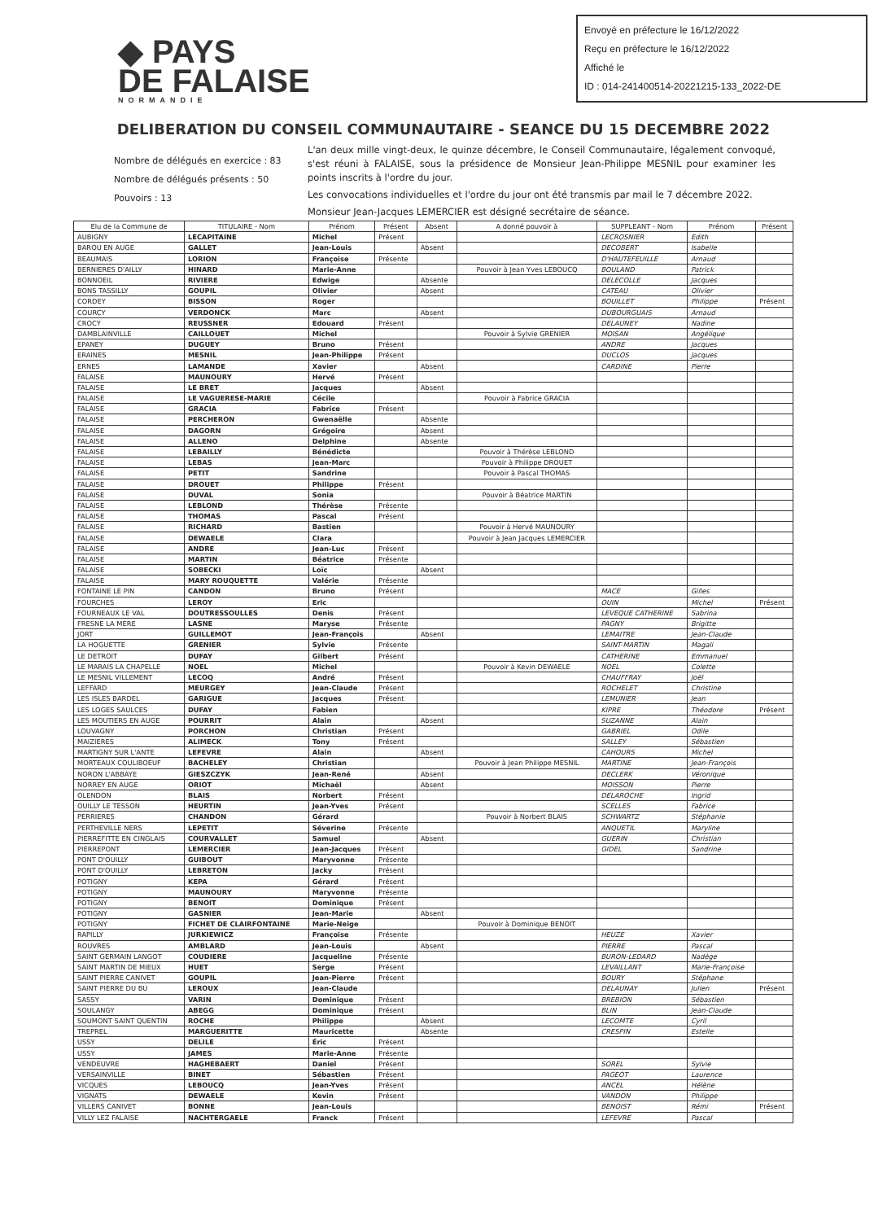Envoyé en préfecture le 16/12/2022
Reçu en préfecture le 16/12/2022
Affiché le
ID : 014-241400514-20221215-133_2022-DE
◆ PAYS
DE FALAISE
NORMANDIE
DELIBERATION DU CONSEIL COMMUNAUTAIRE - SEANCE DU 15 DECEMBRE 2022
Nombre de délégués en exercice : 83
Nombre de délégués présents : 50
Pouvoirs : 13
L'an deux mille vingt-deux, le quinze décembre, le Conseil Communautaire, légalement convoqué, s'est réuni à FALAISE, sous la présidence de Monsieur Jean-Philippe MESNIL pour examiner les points inscrits à l'ordre du jour.
Les convocations individuelles et l'ordre du jour ont été transmis par mail le 7 décembre 2022.
Monsieur Jean-Jacques LEMERCIER est désigné secrétaire de séance.
| Elu de la Commune de | TITULAIRE - Nom | Prénom | Présent | Absent | A donné pouvoir à | SUPPLEANT - Nom | Prénom | Présent |
| --- | --- | --- | --- | --- | --- | --- | --- | --- |
| AUBIGNY | LECAPITAINE | Michel | Présent | | | LECROSNIER | Edith | |
| BAROU EN AUGE | GALLET | Jean-Louis | | Absent | | DECOBERT | Isabelle | |
| BEAUMAIS | LORION | Françoise | Présente | | | D'HAUTEFEUILLE | Arnaud | |
| BERNIERES D'AILLY | HINARD | Marie-Anne | | | Pouvoir à Jean Yves LEBOUCQ | BOULAND | Patrick | |
| BONNOEIL | RIVIERE | Edwige | | Absente | | DELECOLLE | Jacques | |
| BONS TASSILLY | GOUPIL | Olivier | | Absent | | CATEAU | Olivier | |
| CORDEY | BISSON | Roger | | | | BOUILLET | Philippe | Présent |
| COURCY | VERDONCK | Marc | | Absent | | DUBOURGUAIS | Arnaud | |
| CROCY | REUSSNER | Edouard | Présent | | | DELAUNEY | Nadine | |
| DAMBLAINVILLE | CAILLOUET | Michel | | | Pouvoir à Sylvie GRENIER | MOISAN | Angélique | |
| EPANEY | DUGUEY | Bruno | Présent | | | ANDRE | Jacques | |
| ERAINES | MESNIL | Jean-Philippe | Présent | | | DUCLOS | Jacques | |
| ERNES | LAMANDE | Xavier | | Absent | | CARDINE | Pierre | |
| FALAISE | MAUNOURY | Hervé | Présent | | | | | |
| FALAISE | LE BRET | Jacques | | Absent | | | | |
| FALAISE | LE VAGUERESE-MARIE | Cécile | | | Pouvoir à Fabrice GRACIA | | | |
| FALAISE | GRACIA | Fabrice | Présent | | | | | |
| FALAISE | PERCHERON | Gwenaëlle | | Absente | | | | |
| FALAISE | DAGORN | Grégoire | | Absent | | | | |
| FALAISE | ALLENO | Delphine | | Absente | | | | |
| FALAISE | LEBAILLY | Bénédicte | | | Pouvoir à Thérèse LEBLOND | | | |
| FALAISE | LEBAS | Jean-Marc | | | Pouvoir à Philippe DROUET | | | |
| FALAISE | PETIT | Sandrine | | | Pouvoir à Pascal THOMAS | | | |
| FALAISE | DROUET | Philippe | Présent | | | | | |
| FALAISE | DUVAL | Sonia | | | Pouvoir à Béatrice MARTIN | | | |
| FALAISE | LEBLOND | Thérèse | Présente | | | | | |
| FALAISE | THOMAS | Pascal | Présent | | | | | |
| FALAISE | RICHARD | Bastien | | | Pouvoir à Hervé MAUNOURY | | | |
| FALAISE | DEWAELE | Clara | | | Pouvoir à Jean Jacques LEMERCIER | | | |
| FALAISE | ANDRE | Jean-Luc | Présent | | | | | |
| FALAISE | MARTIN | Béatrice | Présente | | | | | |
| FALAISE | SOBECKI | Loïc | | Absent | | | | |
| FALAISE | MARY ROUQUETTE | Valérie | Présente | | | | | |
| FONTAINE LE PIN | CANDON | Bruno | Présent | | | MACE | Gilles | |
| FOURCHES | LEROY | Eric | | | | OUIN | Michel | Présent |
| FOURNEAUX LE VAL | DOUTRESSOULLES | Denis | Présent | | | LEVEQUE CATHERINE | Sabrina | |
| FRESNE LA MERE | LASNE | Maryse | Présente | | | PAGNY | Brigitte | |
| JORT | GUILLEMOT | Jean-François | | Absent | | LEMAITRE | Jean-Claude | |
| LA HOGUETTE | GRENIER | Sylvie | Présente | | | SAINT-MARTIN | Magali | |
| LE DETROIT | DUFAY | Gilbert | Présent | | | CATHERINE | Emmanuel | |
| LE MARAIS LA CHAPELLE | NOEL | Michel | | | Pouvoir à Kevin DEWAELE | NOEL | Colette | |
| LE MESNIL VILLEMENT | LECOQ | André | Présent | | | CHAUFFRAY | Joël | |
| LEFFARD | MEURGEY | Jean-Claude | Présent | | | ROCHELET | Christine | |
| LES ISLES BARDEL | GARIGUE | Jacques | Présent | | | LEMUNIER | Jean | |
| LES LOGES SAULCES | DUFAY | Fabien | | | | KIPRE | Théodore | Présent |
| LES MOUTIERS EN AUGE | POURRIT | Alain | | Absent | | SUZANNE | Alain | |
| LOUVAGNY | PORCHON | Christian | Présent | | | GABRIEL | Odile | |
| MAIZIERES | ALIMECK | Tony | Présent | | | SALLEY | Sébastien | |
| MARTIGNY SUR L'ANTE | LEFEVRE | Alain | | Absent | | CAHOURS | Michel | |
| MORTEAUX COULIBOEUF | BACHELEY | Christian | | | Pouvoir à Jean Philippe MESNIL | MARTINE | Jean-François | |
| NORON L'ABBAYE | GIESZCZYK | Jean-René | | Absent | | DECLERK | Véronique | |
| NORREY EN AUGE | ORIOT | Michaël | | Absent | | MOISSON | Pierre | |
| OLENDON | BLAIS | Norbert | Présent | | | DELAROCHE | Ingrid | |
| OUILLY LE TESSON | HEURTIN | Jean-Yves | Présent | | | SCELLES | Fabrice | |
| PERRIERES | CHANDON | Gérard | | | Pouvoir à Norbert BLAIS | SCHWARTZ | Stéphanie | |
| PERTHEVILLE NERS | LEPETIT | Séverine | Présente | | | ANQUETIL | Maryline | |
| PIERREFITTE EN CINGLAIS | COURVALLET | Samuel | | Absent | | GUERIN | Christian | |
| PIERREPONT | LEMERCIER | Jean-Jacques | Présent | | | GIDEL | Sandrine | |
| PONT D'OUILLY | GUIBOUT | Maryvonne | Présente | | | | | |
| PONT D'OUILLY | LEBRETON | Jacky | Présent | | | | | |
| POTIGNY | KEPA | Gérard | Présent | | | | | |
| POTIGNY | MAUNOURY | Maryvonne | Présente | | | | | |
| POTIGNY | BENOIT | Dominique | Présent | | | | | |
| POTIGNY | GASNIER | Jean-Marie | | Absent | | | | |
| POTIGNY | FICHET DE CLAIRFONTAINE | Marie-Neige | | | Pouvoir à Dominique BENOIT | | | |
| RAPILLY | JURKIEWICZ | Françoise | Présente | | | HEUZE | Xavier | |
| ROUVRES | AMBLARD | Jean-Louis | | Absent | | PIERRE | Pascal | |
| SAINT GERMAIN LANGOT | COUDIERE | Jacqueline | Présente | | | BURON-LEDARD | Nadège | |
| SAINT MARTIN DE MIEUX | HUET | Serge | Présent | | | LEVAILLANT | Marie-Françoise | |
| SAINT PIERRE CANIVET | GOUPIL | Jean-Pierre | Présent | | | BOURY | Stéphane | |
| SAINT PIERRE DU BU | LEROUX | Jean-Claude | | | | DELAUNAY | Julien | Présent |
| SASSY | VARIN | Dominique | Présent | | | BREBION | Sébastien | |
| SOULANGY | ABEGG | Dominique | Présent | | | BLIN | Jean-Claude | |
| SOUMONT SAINT QUENTIN | ROCHE | Philippe | | Absent | | LECOMTE | Cyril | |
| TREPREL | MARGUERITTE | Mauricette | | Absente | | CRESPIN | Estelle | |
| USSY | DELILE | Éric | Présent | | | | | |
| USSY | JAMES | Marie-Anne | Présente | | | | | |
| VENDEUVRE | HAGHEBAERT | Daniel | Présent | | | SOREL | Sylvie | |
| VERSAINVILLE | BINET | Sébastien | Présent | | | PAGEOT | Laurence | |
| VICQUES | LEBOUCQ | Jean-Yves | Présent | | | ANCEL | Hélène | |
| VIGNATS | DEWAELE | Kevin | Présent | | | VANDON | Philippe | |
| VILLERS CANIVET | BONNE | Jean-Louis | | | | BENOIST | Rémi | Présent |
| VILLY LEZ FALAISE | NACHTERGAELE | Franck | Présent | | | LEFEVRE | Pascal | |